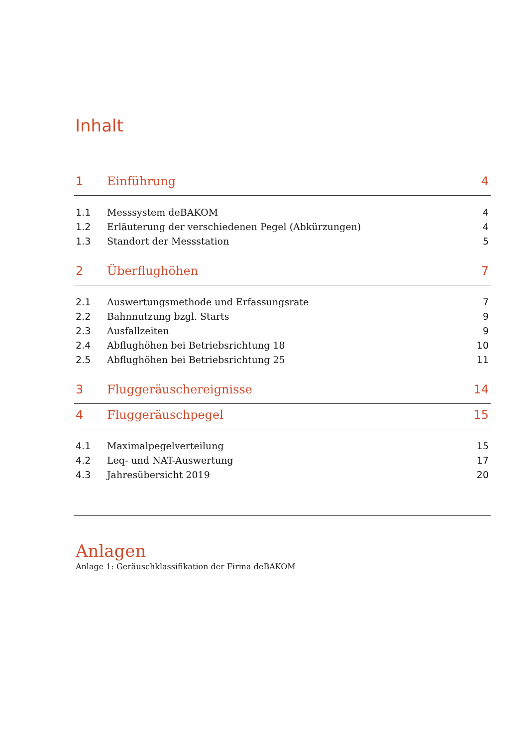Inhalt
1 Einführung 4
1.1 Messsystem deBAKOM 4
1.2 Erläuterung der verschiedenen Pegel (Abkürzungen) 4
1.3 Standort der Messstation 5
2 Überflughöhen 7
2.1 Auswertungsmethode und Erfassungsrate 7
2.2 Bahnnutzung bzgl. Starts 9
2.3 Ausfallzeiten 9
2.4 Abflughöhen bei Betriebsrichtung 18 10
2.5 Abflughöhen bei Betriebsrichtung 25 11
3 Fluggeräuschereignisse 14
4 Fluggeräuschpegel 15
4.1 Maximalpegelverteilung 15
4.2 Leq- und NAT-Auswertung 17
4.3 Jahresübersicht 2019 20
Anlagen
Anlage 1: Geräuschklassifikation der Firma deBAKOM